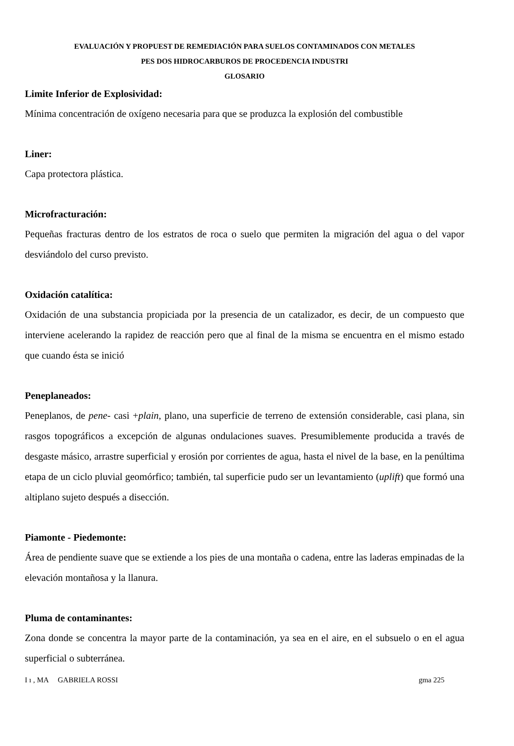EVALUACIÓN Y PROPUEST DE REMEDIACIÓN PARA SUELOS CONTAMINADOS CON METALES
PES DOS HIDROCARBUROS DE PROCEDENCIA INDUSTRI
GLOSARIO
Limite Inferior de Explosividad:
Mínima concentración de oxígeno necesaria para que se produzca la explosión del combustible
Liner:
Capa protectora plástica.
Microfracturación:
Pequeñas fracturas dentro de los estratos de roca o suelo que permiten la migración del agua o del vapor desviándolo del curso previsto.
Oxidación catalítica:
Oxidación de una substancia propiciada por la presencia de un catalizador, es decir, de un compuesto que interviene acelerando la rapidez de reacción pero que al final de la misma se encuentra en el mismo estado que cuando ésta se inició
Peneplaneados:
Peneplanos, de pene- casi +plain, plano, una superficie de terreno de extensión considerable, casi plana, sin rasgos topográficos a excepción de algunas ondulaciones suaves. Presumiblemente producida a través de desgaste másico, arrastre superficial y erosión por corrientes de agua, hasta el nivel de la base, en la penúltima etapa de un ciclo pluvial geomórfico; también, tal superficie pudo ser un levantamiento (uplift) que formó una altiplano sujeto después a disección.
Piamonte - Piedemonte:
Área de pendiente suave que se extiende a los pies de una montaña o cadena, entre las laderas empinadas de la elevación montañosa y la llanura.
Pluma de contaminantes:
Zona donde se concentra la mayor parte de la contaminación, ya sea en el aire, en el subsuelo o en el agua superficial o subterránea.
I ı , MA GABRIELA ROSSI gma 225